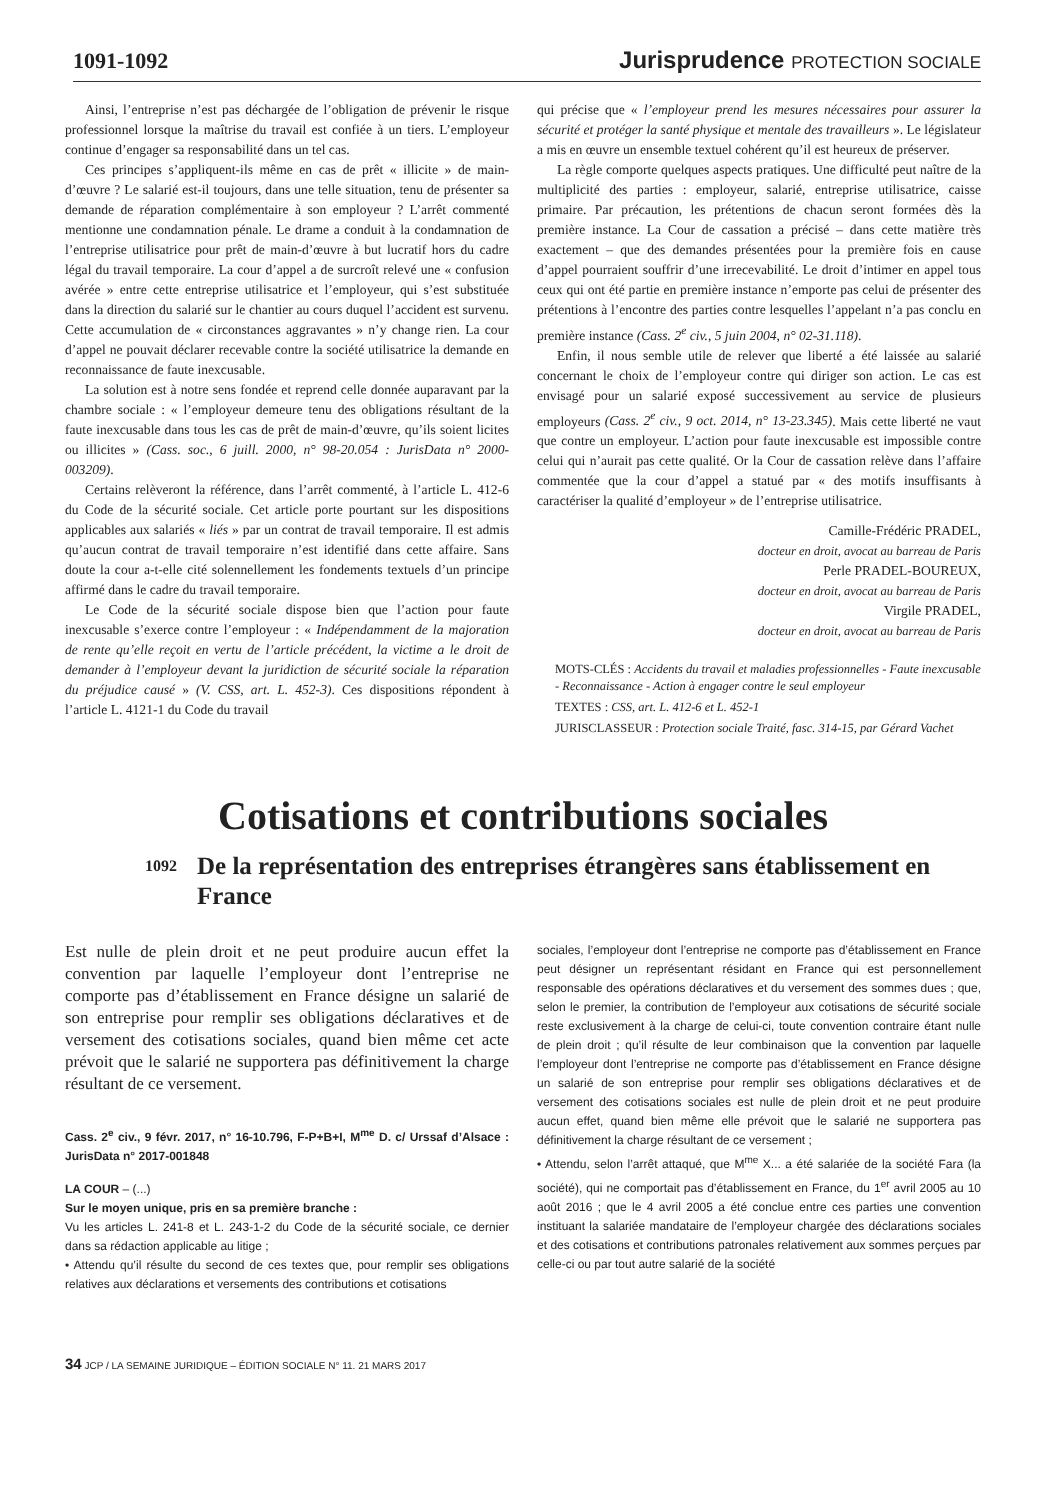1091-1092 Jurisprudence PROTECTION SOCIALE
Ainsi, l’entreprise n’est pas déchargée de l’obligation de prévenir le risque professionnel lorsque la maîtrise du travail est confiée à un tiers. L’employeur continue d’engager sa responsabilité dans un tel cas.
Ces principes s’appliquent-ils même en cas de prêt « illicite » de main-d’œuvre ? Le salarié est-il toujours, dans une telle situation, tenu de présenter sa demande de réparation complémentaire à son employeur ? L’arrêt commenté mentionne une condamnation pénale. Le drame a conduit à la condamnation de l’entreprise utilisatrice pour prêt de main-d’œuvre à but lucratif hors du cadre légal du travail temporaire. La cour d’appel a de surcroît relevé une « confusion avérée » entre cette entreprise utilisatrice et l’employeur, qui s’est substituée dans la direction du salarié sur le chantier au cours duquel l’accident est survenu. Cette accumulation de « circonstances aggravantes » n’y change rien. La cour d’appel ne pouvait déclarer recevable contre la société utilisatrice la demande en reconnaissance de faute inexcusable.
La solution est à notre sens fondée et reprend celle donnée auparavant par la chambre sociale : « l’employeur demeure tenu des obligations résultant de la faute inexcusable dans tous les cas de prêt de main-d’œuvre, qu’ils soient licites ou illicites » (Cass. soc., 6 juill. 2000, n° 98-20.054 : JurisData n° 2000-003209).
Certains relèveront la référence, dans l’arrêt commenté, à l’article L. 412-6 du Code de la sécurité sociale. Cet article porte pourtant sur les dispositions applicables aux salariés « liés » par un contrat de travail temporaire. Il est admis qu’aucun contrat de travail temporaire n’est identifié dans cette affaire. Sans doute la cour a-t-elle cité solennellement les fondements textuels d’un principe affirmé dans le cadre du travail temporaire.
Le Code de la sécurité sociale dispose bien que l’action pour faute inexcusable s’exerce contre l’employeur : « Indépendamment de la majoration de rente qu’elle reçoit en vertu de l’article précédent, la victime a le droit de demander à l’employeur devant la juridiction de sécurité sociale la réparation du préjudice causé » (V. CSS, art. L. 452-3). Ces dispositions répondent à l’article L. 4121-1 du Code du travail
qui précise que « l’employeur prend les mesures nécessaires pour assurer la sécurité et protéger la santé physique et mentale des travailleurs ». Le législateur a mis en œuvre un ensemble textuel cohérent qu’il est heureux de préserver.
La règle comporte quelques aspects pratiques. Une difficulté peut naître de la multiplicité des parties : employeur, salarié, entreprise utilisatrice, caisse primaire. Par précaution, les prétentions de chacun seront formées dès la première instance. La Cour de cassation a précisé – dans cette matière très exactement – que des demandes présentées pour la première fois en cause d’appel pourraient souffrir d’une irrecevabilité. Le droit d’intimer en appel tous ceux qui ont été partie en première instance n’emporte pas celui de présenter des prétentions à l’encontre des parties contre lesquelles l’appelant n’a pas conclu en première instance (Cass. 2<sup>e</sup> civ., 5 juin 2004, n° 02-31.118).
Enfin, il nous semble utile de relever que liberté a été laissée au salarié concernant le choix de l’employeur contre qui diriger son action. Le cas est envisagé pour un salarié exposé successivement au service de plusieurs employeurs (Cass. 2<sup>e</sup> civ., 9 oct. 2014, n° 13-23.345). Mais cette liberté ne vaut que contre un employeur. L’action pour faute inexcusable est impossible contre celui qui n’aurait pas cette qualité. Or la Cour de cassation relève dans l’affaire commentée que la cour d’appel a statué par « des motifs insuffisants à caractériser la qualité d’employeur » de l’entreprise utilisatrice.
Camille-Frédéric PRADEL,
docteur en droit, avocat au barreau de Paris
Perle PRADEL-BOUREUX,
docteur en droit, avocat au barreau de Paris
Virgile PRADEL,
docteur en droit, avocat au barreau de Paris
MOTS-CLÉS : Accidents du travail et maladies professionnelles - Faute inexcusable - Reconnaissance - Action à engager contre le seul employeur
TEXTES : CSS, art. L. 412-6 et L. 452-1
JURISCLASSEUR : Protection sociale Traité, fasc. 314-15, par Gérard Vachet
Cotisations et contributions sociales
1092 De la représentation des entreprises étrangères sans établissement en France
Est nulle de plein droit et ne peut produire aucun effet la convention par laquelle l’employeur dont l’entreprise ne comporte pas d’établissement en France désigne un salarié de son entreprise pour remplir ses obligations déclaratives et de versement des cotisations sociales, quand bien même cet acte prévoit que le salarié ne supportera pas définitivement la charge résultant de ce versement.
Cass. 2<sup>e</sup> civ., 9 févr. 2017, n° 16-10.796, F-P+B+I, M<sup>me</sup> D. c/ Urssaf d’Alsace : JurisData n° 2017-001848
LA COUR – (...)
Sur le moyen unique, pris en sa première branche :
Vu les articles L. 241-8 et L. 243-1-2 du Code de la sécurité sociale, ce dernier dans sa rédaction applicable au litige ;
• Attendu qu’il résulte du second de ces textes que, pour remplir ses obligations relatives aux déclarations et versements des contributions et cotisations
sociales, l’employeur dont l’entreprise ne comporte pas d’établissement en France peut désigner un représentant résidant en France qui est personnellement responsable des opérations déclaratives et du versement des sommes dues ; que, selon le premier, la contribution de l’employeur aux cotisations de sécurité sociale reste exclusivement à la charge de celui-ci, toute convention contraire étant nulle de plein droit ; qu’il résulte de leur combinaison que la convention par laquelle l’employeur dont l’entreprise ne comporte pas d’établissement en France désigne un salarié de son entreprise pour remplir ses obligations déclaratives et de versement des cotisations sociales est nulle de plein droit et ne peut produire aucun effet, quand bien même elle prévoit que le salarié ne supportera pas définitivement la charge résultant de ce versement ;
• Attendu, selon l’arrêt attaqué, que M<sup>me</sup> X... a été salariée de la société Fara (la société), qui ne comportait pas d’établissement en France, du 1<sup>er</sup> avril 2005 au 10 août 2016 ; que le 4 avril 2005 a été conclue entre ces parties une convention instituant la salariée mandataire de l’employeur chargée des déclarations sociales et des cotisations et contributions patronales relativement aux sommes perçues par celle-ci ou par tout autre salarié de la société
34 JCP / LA SEMAINE JURIDIQUE – ÉDITION SOCIALE N° 11. 21 MARS 2017